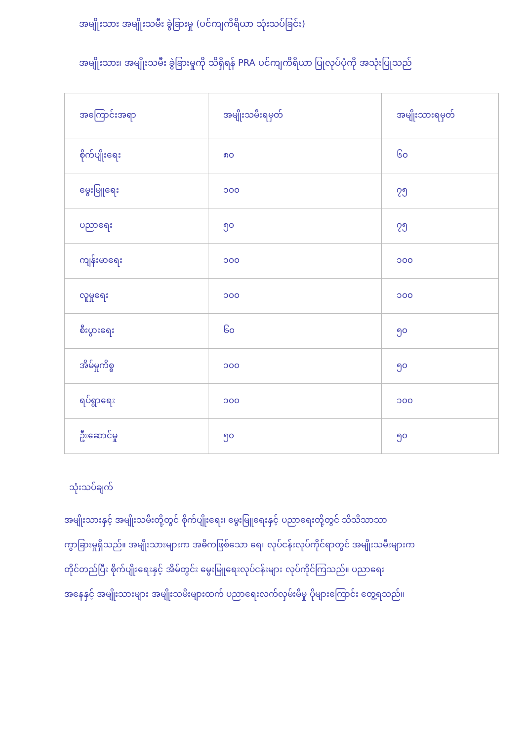အမျိုးသား အမျိုးသမီး ခွဲခြားမှု (ပင်ကျကိရိယာ သုံးသပ်ခြင်း)
အမျိုးသား၊ အမျိုးသမီး ခွဲခြားမှုကို သိရှိရန် PRA ပင်ကျကိရိယာ ပြုလုပ်ပုံကို အသုံးပြုသည်
| အကြောင်းအရာ | အမျိုးသမီးရမှတ် | အမျိုးသားရမှတ် |
| --- | --- | --- |
| စိုက်ပျိုးရေး | ၈၀ | ၆၀ |
| မွေးမြူရေး | ၁၀၀ | ၇၅ |
| ပညာရေး | ၅၀ | ၇၅ |
| ကျန်းမာရေး | ၁၀၀ | ၁၀၀ |
| လူမှုရေး | ၁၀၀ | ၁၀၀ |
| စီးပွားရေး | ၆၀ | ၅၀ |
| အိမ်မှုကိစ္စ | ၁၀၀ | ၅၀ |
| ရပ်ရွာရေး | ၁၀၀ | ၁၀၀ |
| ဦးဆောင်မှု | ၅၀ | ၅၀ |
သုံးသပ်ချက်
အမျိုးသားနှင့် အမျိုးသမီးတို့တွင် စိုက်ပျိုးရေး၊ မွေးမြူရေးနှင့် ပညာရေးတို့တွင် သိသိသာသာ
ကွာခြားမှုရှိသည်။ အမျိုးသားများက အဓိကဖြစ်သော ရေ၊ လုပ်ငန်းလုပ်ကိုင်ရာတွင် အမျိုးသမီးများက
တိုင်တည်ပြီး စိုက်ပျိုးရေးနှင့် အိမ်တွင်း မွေးမြူရေးလုပ်ငန်းများ လုပ်ကိုင်ကြသည်။ ပညာရေး
အနေနှင့် အမျိုးသားများ အမျိုးသမီးများထက် ပညာရေးလက်လှမ်းမီမှု ပိုများကြောင်း တွေ့ရသည်။